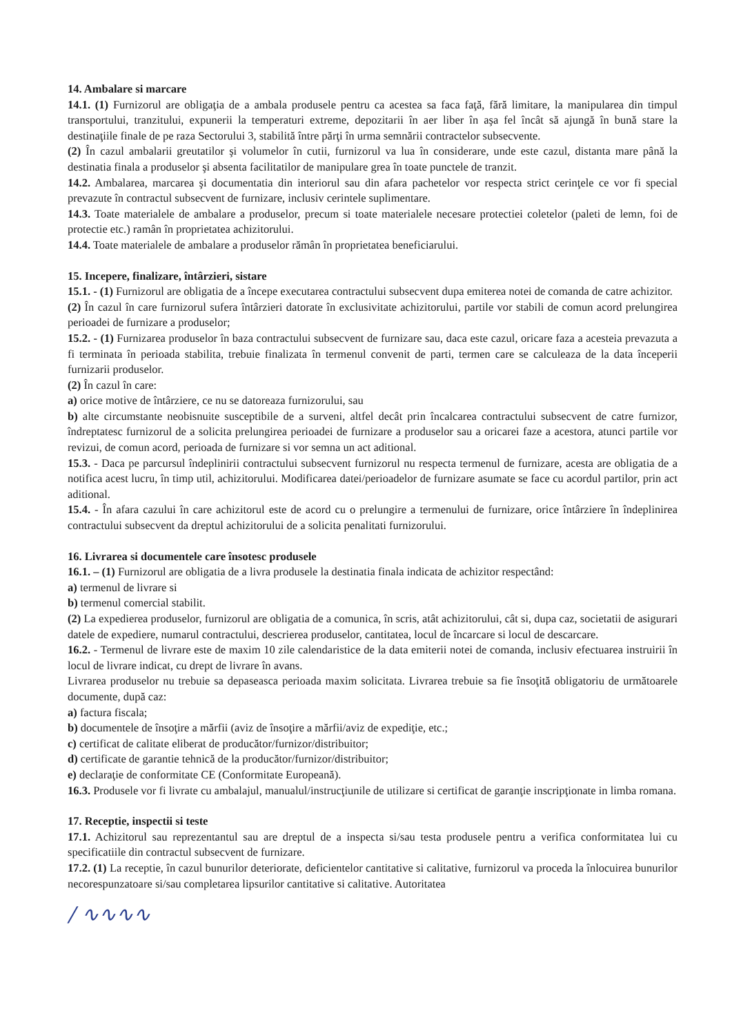14. Ambalare si marcare
14.1. (1) Furnizorul are obligaţia de a ambala produsele pentru ca acestea sa faca faţă, fără limitare, la manipularea din timpul transportului, tranzitului, expunerii la temperaturi extreme, depozitarii în aer liber în aşa fel încât să ajungă în bună stare la destinaţiile finale de pe raza Sectorului 3, stabilită între părţi în urma semnării contractelor subsecvente.
(2) În cazul ambalarii greutatilor şi volumelor în cutii, furnizorul va lua în considerare, unde este cazul, distanta mare până la destinatia finala a produselor şi absenta facilitatilor de manipulare grea în toate punctele de tranzit.
14.2. Ambalarea, marcarea şi documentatia din interiorul sau din afara pachetelor vor respecta strict cerinţele ce vor fi special prevazute în contractul subsecvent de furnizare, inclusiv cerintele suplimentare.
14.3. Toate materialele de ambalare a produselor, precum si toate materialele necesare protectiei coletelor (paleti de lemn, foi de protectie etc.) ramân în proprietatea achizitorului.
14.4. Toate materialele de ambalare a produselor rămân în proprietatea beneficiarului.
15. Incepere, finalizare, întârzieri, sistare
15.1. - (1) Furnizorul are obligatia de a începe executarea contractului subsecvent dupa emiterea notei de comanda de catre achizitor.
(2) În cazul în care furnizorul sufera întârzieri datorate în exclusivitate achizitorului, partile vor stabili de comun acord prelungirea perioadei de furnizare a produselor;
15.2. - (1) Furnizarea produselor în baza contractului subsecvent de furnizare sau, daca este cazul, oricare faza a acesteia prevazuta a fi terminata în perioada stabilita, trebuie finalizata în termenul convenit de parti, termen care se calculeaza de la data începerii furnizarii produselor.
(2) În cazul în care:
a) orice motive de întârziere, ce nu se datoreaza furnizorului, sau
b) alte circumstante neobisnuite susceptibile de a surveni, altfel decât prin încalcarea contractului subsecvent de catre furnizor, îndreptatesc furnizorul de a solicita prelungirea perioadei de furnizare a produselor sau a oricarei faze a acestora, atunci partile vor revizui, de comun acord, perioada de furnizare si vor semna un act aditional.
15.3. - Daca pe parcursul îndeplinirii contractului subsecvent furnizorul nu respecta termenul de furnizare, acesta are obligatia de a notifica acest lucru, în timp util, achizitorului. Modificarea datei/perioadelor de furnizare asumate se face cu acordul partilor, prin act aditional.
15.4. - În afara cazului în care achizitorul este de acord cu o prelungire a termenului de furnizare, orice întârziere în îndeplinirea contractului subsecvent da dreptul achizitorului de a solicita penalitati furnizorului.
16. Livrarea si documentele care însotesc produsele
16.1. – (1) Furnizorul are obligatia de a livra produsele la destinatia finala indicata de achizitor respectând:
a) termenul de livrare si
b) termenul comercial stabilit.
(2) La expedierea produselor, furnizorul are obligatia de a comunica, în scris, atât achizitorului, cât si, dupa caz, societatii de asigurari datele de expediere, numarul contractului, descrierea produselor, cantitatea, locul de încarcare si locul de descarcare.
16.2. - Termenul de livrare este de maxim 10 zile calendaristice de la data emiterii notei de comanda, inclusiv efectuarea instruirii în locul de livrare indicat, cu drept de livrare în avans.
Livrarea produselor nu trebuie sa depaseasca perioada maxim solicitata. Livrarea trebuie sa fie însoţită obligatoriu de următoarele documente, după caz:
a) factura fiscala;
b) documentele de însoţire a mărfii (aviz de însoţire a mărfii/aviz de expediţie, etc.;
c) certificat de calitate eliberat de producător/furnizor/distribuitor;
d) certificate de garantie tehnică de la producător/furnizor/distribuitor;
e) declaraţie de conformitate CE (Conformitate Europeană).
16.3. Produsele vor fi livrate cu ambalajul, manualul/instrucţiunile de utilizare si certificat de garanţie inscripţionate in limba romana.
17. Receptie, inspectii si teste
17.1. Achizitorul sau reprezentantul sau are dreptul de a inspecta si/sau testa produsele pentru a verifica conformitatea lui cu specificatiile din contractul subsecvent de furnizare.
17.2. (1) La receptie, în cazul bunurilor deteriorate, deficientelor cantitative si calitative, furnizorul va proceda la înlocuirea bunurilor necorespunzatoare si/sau completarea lipsurilor cantitative si calitative. Autoritatea
/ ∿∿∿∿